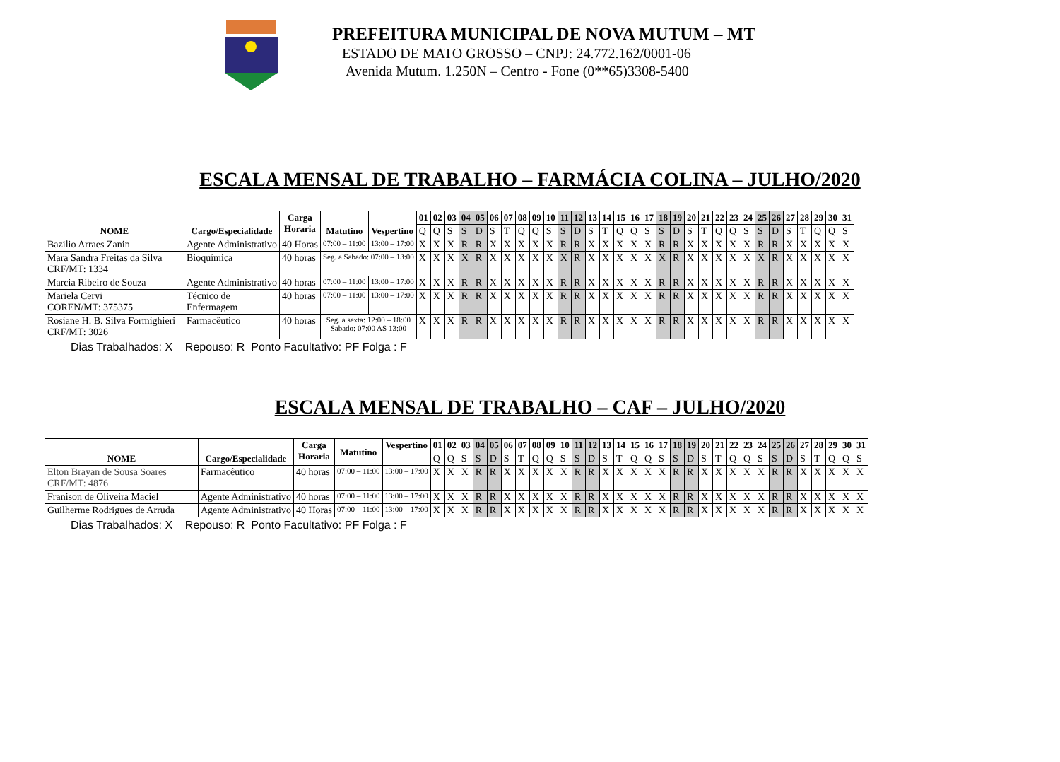PREFEITURA MUNICIPAL DE NOVA MUTUM – MT
ESTADO DE MATO GROSSO – CNPJ: 24.772.162/0001-06
Avenida Mutum. 1.250N – Centro - Fone (0**65)3308-5400
ESCALA MENSAL DE TRABALHO – FARMÁCIA COLINA – JULHO/2020
| NOME | Cargo/Especialidade | Carga Horaria | Matutino | Vespertino | 01 | 02 | 03 | 04 | 05 | 06 | 07 | 08 | 09 | 10 | 11 | 12 | 13 | 14 | 15 | 16 | 17 | 18 | 19 | 20 | 21 | 22 | 23 | 24 | 25 | 26 | 27 | 28 | 29 | 30 | 31 |
| --- | --- | --- | --- | --- | --- | --- | --- | --- | --- | --- | --- | --- | --- | --- | --- | --- | --- | --- | --- | --- | --- | --- | --- | --- | --- | --- | --- | --- | --- | --- | --- | --- | --- | --- | --- |
| | | | | | Q | Q | S | S | D | S | T | Q | Q | S | S | D | S | T | Q | Q | S | S | D | S | T | Q | Q | S | S | D | S | T | Q | Q | S |
| Bazilio Arraes Zanin | Agente Administrativo | 40 Horas | 07:00 – 11:00 | 13:00 – 17:00 | X | X | X | R | R | X | X | X | X | X | R | R | X | X | X | X | X | R | R | X | X | X | X | X | R | R | X | X | X | X | X |
| Mara Sandra Freitas da Silva CRF/MT: 1334 | Bioquímica | 40 horas | Seg. a Sabado: 07:00 – 13:00 | | X | X | X | X | R | X | X | X | X | X | X | R | X | X | X | X | X | X | R | X | X | X | X | X | X | R | X | X | X | X | X |
| Marcia Ribeiro de Souza | Agente Administrativo | 40 horas | 07:00 – 11:00 | 13:00 – 17:00 | X | X | X | R | R | X | X | X | X | X | R | R | X | X | X | X | X | R | R | X | X | X | X | X | R | R | X | X | X | X | X |
| Mariela Cervi COREN/MT: 375375 | Técnico de Enfermagem | 40 horas | 07:00 – 11:00 | 13:00 – 17:00 | X | X | X | R | R | X | X | X | X | X | R | R | X | X | X | X | X | R | R | X | X | X | X | X | R | R | X | X | X | X | X |
| Rosiane H. B. Silva Formighieri CRF/MT: 3026 | Farmacêutico | 40 horas | Seg. a sexta: 12:00 – 18:00 Sabado: 07:00 AS 13:00 | | X | X | X | R | R | X | X | X | X | X | R | R | X | X | X | X | X | R | R | X | X | X | X | X | R | R | X | X | X | X | X |
Dias Trabalhados: X Repouso: R Ponto Facultativo: PF Folga : F
ESCALA MENSAL DE TRABALHO – CAF – JULHO/2020
| NOME | Cargo/Especialidade | Carga Horaria | Matutino | Vespertino | 01 | 02 | 03 | 04 | 05 | 06 | 07 | 08 | 09 | 10 | 11 | 12 | 13 | 14 | 15 | 16 | 17 | 18 | 19 | 20 | 21 | 22 | 23 | 24 | 25 | 26 | 27 | 28 | 29 | 30 | 31 |
| --- | --- | --- | --- | --- | --- | --- | --- | --- | --- | --- | --- | --- | --- | --- | --- | --- | --- | --- | --- | --- | --- | --- | --- | --- | --- | --- | --- | --- | --- | --- | --- | --- | --- | --- | --- |
| | | | | | Q | Q | S | S | D | S | T | Q | Q | S | S | D | S | T | Q | Q | S | S | D | S | T | Q | Q | S | S | D | S | T | Q | Q | S |
| Elton Brayan de Sousa Soares CRF/MT: 4876 | Farmacêutico | 40 horas | 07:00 – 11:00 | 13:00 – 17:00 | X | X | X | R | R | X | X | X | X | X | R | R | X | X | X | X | X | R | R | X | X | X | X | X | R | R | X | X | X | X | X |
| Franison de Oliveira Maciel | Agente Administrativo | 40 horas | 07:00 – 11:00 | 13:00 – 17:00 | X | X | X | R | R | X | X | X | X | X | R | R | X | X | X | X | X | R | R | X | X | X | X | X | R | R | X | X | X | X | X |
| Guilherme Rodrigues de Arruda | Agente Administrativo | 40 Horas | 07:00 – 11:00 | 13:00 – 17:00 | X | X | X | R | R | X | X | X | X | X | R | R | X | X | X | X | X | R | R | X | X | X | X | X | R | R | X | X | X | X | X |
Dias Trabalhados: X Repouso: R Ponto Facultativo: PF Folga : F